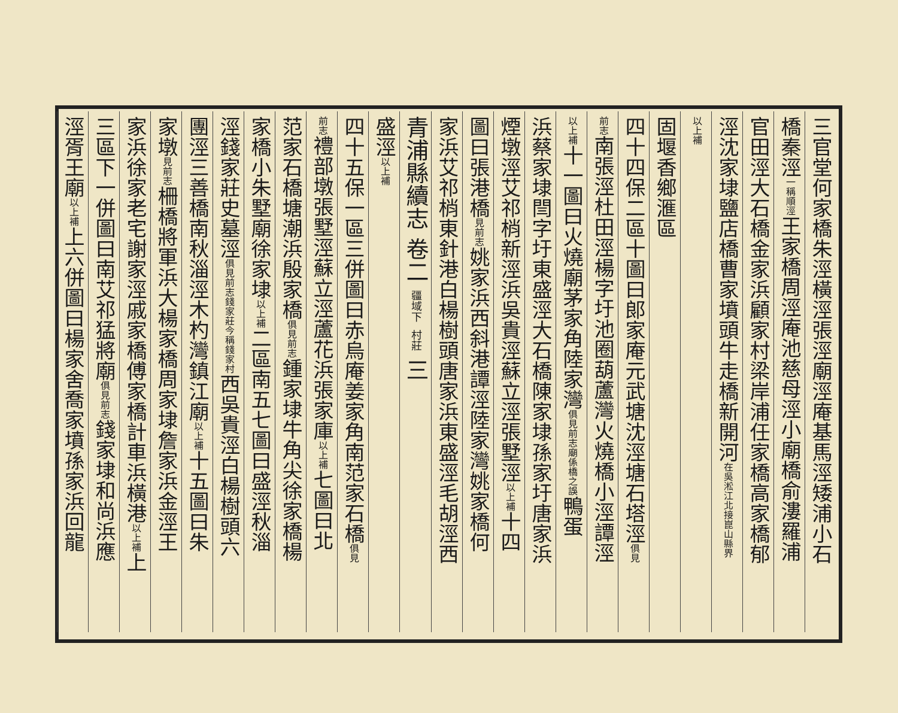三官堂何家橋朱涇橫涇張涇廟涇庵基馬涇矮浦小石
橋秦涇一稱順涇王家橋周涇庵池慈母涇小廟橋俞漊羅浦
官田涇大石橋金家浜顧家村梁岸浦任家橋高家橋郁
涇沈家埭鹽店橋曹家墳頭牛走橋新開河在吳淞江北接崑山縣界
以上補
固堰香鄉滙區
四十四保二區十圖曰郎家庵元武塘沈涇塘石塔涇俱見
前志南張涇杜田涇楊字圩池圈葫蘆灣火燒橋小涇譚涇
以上補十一圖曰火燒廟茅家角陸家灣俱見前志廟係橋之誤鴨蛋
浜蔡家埭閆字圩東盛涇大石橋陳家埭孫家圩唐家浜
煙墩涇艾祁梢新涇浜吳貴涇蘇立涇張墅涇以上補十四
圖曰張港橋見前志姚家浜西斜港譚涇陸家灣姚家橋何
家浜艾祁梢東針港白楊樹頭唐家浜東盛涇毛胡涇西
青浦縣續志 卷二 疆域下 村莊 三
盛涇以上補
四十五保一區三併圖曰赤烏庵姜家角南范家石橋俱見
前志禮部墩張墅涇蘇立涇蘆花浜張家庫以上補七圖曰北
范家石橋塘潮浜殷家橋俱見前志鍾家埭牛角尖徐家橋楊
家橋小朱墅廟徐家埭以上補二區南五七圖曰盛涇秋淄
涇錢家莊史墓涇俱見前志錢家莊今稱錢家村西吳貴涇白楊樹頭六
團涇三善橋南秋淄涇木杓灣鎮江廟以上補十五圖曰朱
家墩見前志柵橋將軍浜大楊家橋周家埭詹家浜金涇王
家浜徐家老宅謝家涇戚家橋傅家橋計車浜橫港以上補上
三區下一併圖曰南艾祁猛將廟俱見前志錢家埭和尚浜應
涇胥王廟以上補上六併圖曰楊家舍喬家墳孫家浜回龍